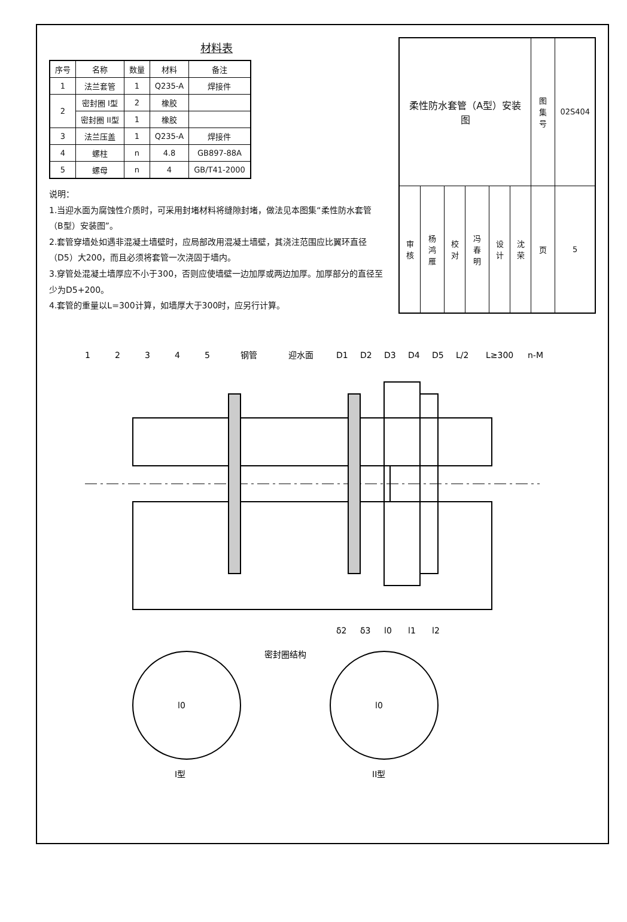材料表
| 序号 | 名称 | 数量 | 材料 | 备注 |
| --- | --- | --- | --- | --- |
| 1 | 法兰套管 | 1 | Q235-A | 焊接件 |
| 2 | 密封圈 I型 | 2 | 橡胶 | |
| | 密封圈 II型 | 1 | 橡胶 | |
| 3 | 法兰压盖 | 1 | Q235-A | 焊接件 |
| 4 | 螺柱 | n | 4.8 | GB897-88A |
| 5 | 螺母 | n | 4 | GB/T41-2000 |
说明：
1.当迎水面为腐蚀性介质时，可采用封堵材料将缝隙封堵，做法见本图集“柔性防水套管（B型）安装图”。
2.套管穿墙处如遇非混凝土墙壁时，应局部改用混凝土墙壁，其浇注范围应比翼环直径（D5）大200，而且必须将套管一次浇固于墙内。
3.穿管处混凝土墙厚应不小于300，否则应使墙壁一边加厚或两边加厚。加厚部分的直径至少为D5+200。
4.套管的重量以L=300计算，如墙厚大于300时，应另行计算。
| 柔性防水套管（A型）安装图 | | | | | | 图集号 | 02S404 |
| 审核 | 杨鸿雁 | 校对 | 冯春明 | 设计 | 沈荣 | 页 | 5 |
1
2
3
4
5
钢管
迎水面
D1
D2
D3
D4
D5
L/2
L≥300
n-M
δ2
δ3
l0
l1
l2
密封圈结构
I型
l0
II型
l0